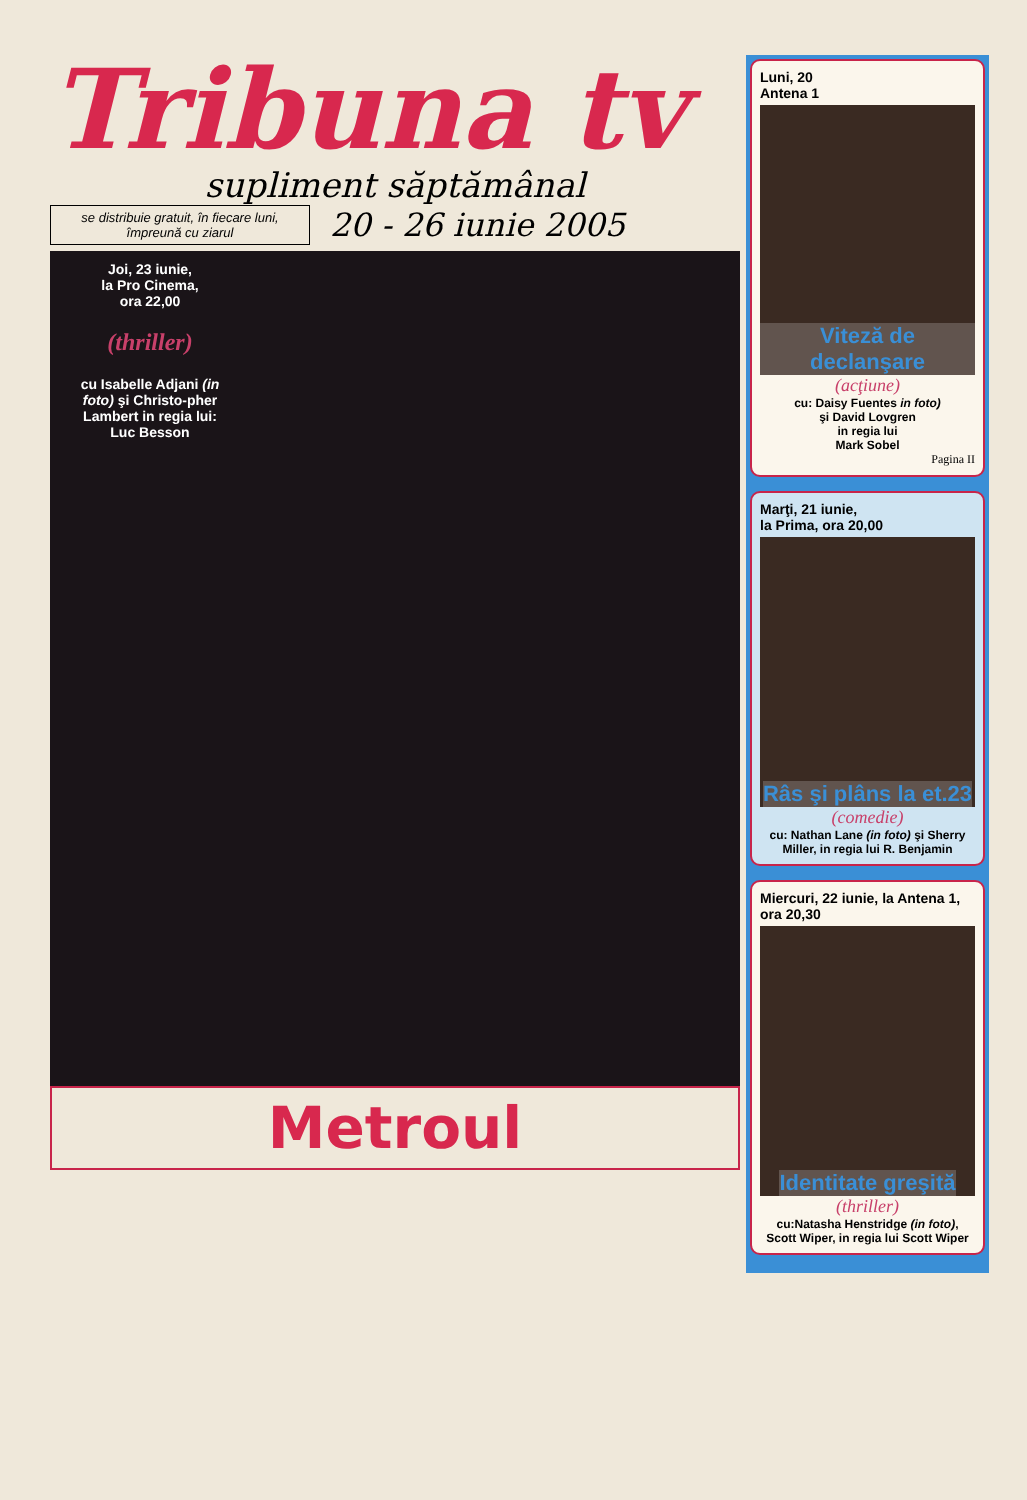Tribuna tv
supliment săptămânal
se distribuie gratuit, în fiecare luni, împreună cu ziarul
20 - 26 iunie 2005
Joi, 23 iunie,
la Pro Cinema,
ora 22,00
(thriller)
cu Isabelle Adjani (in foto) şi Christo-pher Lambert in regia lui: Luc Besson
Metroul
Luni, 20
Antena 1
Viteză de declanşare
(acţiune)
cu: Daisy Fuentes in foto)
şi David Lovgren
in regia lui
Mark Sobel
Pagina II
Marţi, 21 iunie,
la Prima, ora 20,00
Râs şi plâns la et.23
(comedie)
cu: Nathan Lane (in foto) şi Sherry Miller, in regia lui R. Benjamin
Miercuri, 22 iunie, la Antena 1, ora 20,30
Identitate greşită
(thriller)
cu:Natasha Henstridge (in foto), Scott Wiper, in regia lui Scott Wiper